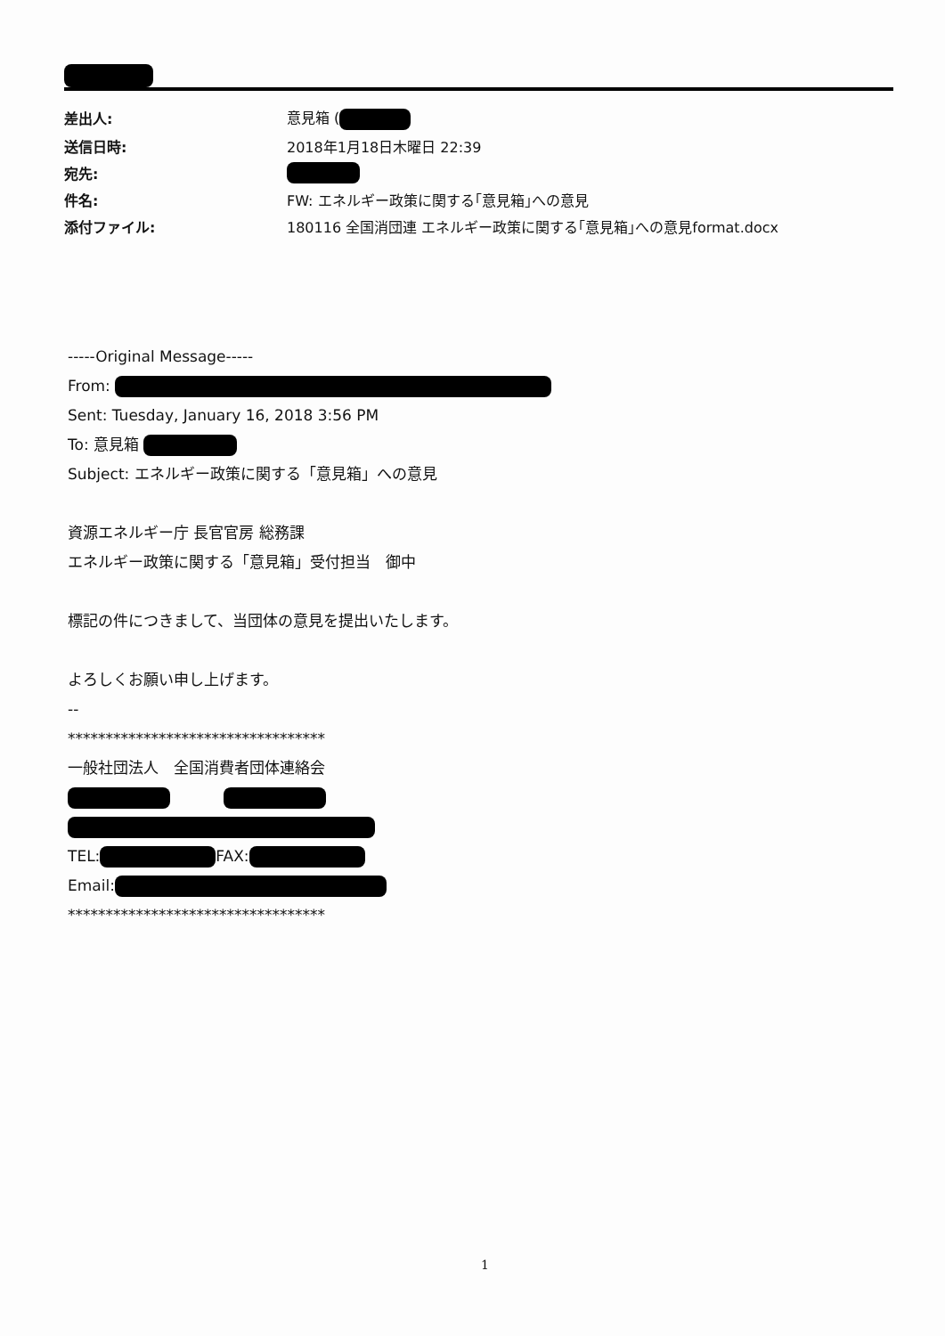| 差出人: | 意見箱 ( |
| 送信日時: | 2018年1月18日木曜日 22:39 |
| 宛先: | |
| 件名: | FW: エネルギー政策に関する｢意見箱｣への意見 |
| 添付ファイル: | 180116 全国消団連 エネルギー政策に関する｢意見箱｣への意見format.docx |
-----Original Message-----
From:
Sent: Tuesday, January 16, 2018 3:56 PM
To: 意見箱
Subject: エネルギー政策に関する「意見箱」への意見
資源エネルギー庁 長官官房 総務課
エネルギー政策に関する「意見箱」受付担当　御中
標記の件につきまして、当団体の意見を提出いたします。
よろしくお願い申し上げます。
--
**********************************
一般社団法人　全国消費者団体連絡会
TEL: FAX:
Email:
**********************************
1